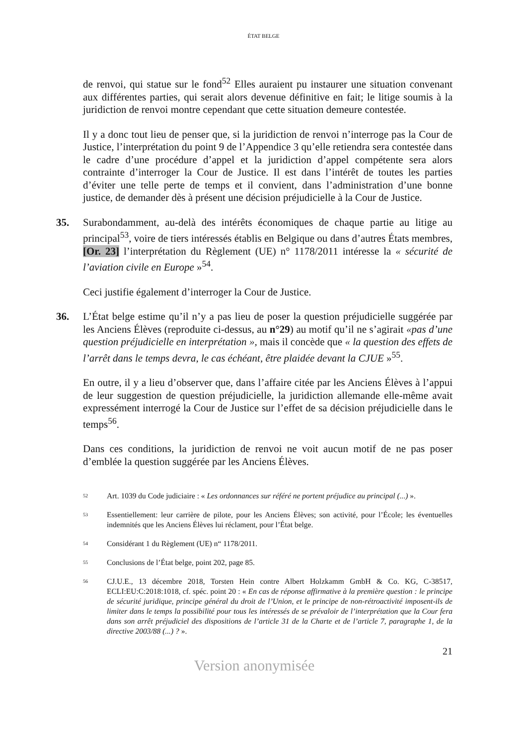ÉTAT BELGE
de renvoi, qui statue sur le fond<sup>52</sup> Elles auraient pu instaurer une situation convenant aux différentes parties, qui serait alors devenue définitive en fait; le litige soumis à la juridiction de renvoi montre cependant que cette situation demeure contestée.
Il y a donc tout lieu de penser que, si la juridiction de renvoi n’interroge pas la Cour de Justice, l’interprétation du point 9 de l’Appendice 3 qu’elle retiendra sera contestée dans le cadre d’une procédure d’appel et la juridiction d’appel compétente sera alors contrainte d’interroger la Cour de Justice. Il est dans l’intérêt de toutes les parties d’éviter une telle perte de temps et il convient, dans l’administration d’une bonne justice, de demander dès à présent une décision préjudicielle à la Cour de Justice.
35. Surabondamment, au-delà des intérêts économiques de chaque partie au litige au principal<sup>53</sup>, voire de tiers intéressés établis en Belgique ou dans d’autres États membres, [Or. 23] l’interprétation du Règlement (UE) n° 1178/2011 intéresse la « sécurité de l’aviation civile en Europe »<sup>54</sup>.
Ceci justifie également d’interroger la Cour de Justice.
36. L’État belge estime qu’il n’y a pas lieu de poser la question préjudicielle suggérée par les Anciens Élèves (reproduite ci-dessus, au n°29) au motif qu’il ne s’agirait «pas d’une question préjudicielle en interprétation », mais il concède que « la question des effets de l’arrêt dans le temps devra, le cas échéant, être plaidée devant la CJUE »<sup>55</sup>.
En outre, il y a lieu d’observer que, dans l’affaire citée par les Anciens Élèves à l’appui de leur suggestion de question préjudicielle, la juridiction allemande elle-même avait expressément interrogé la Cour de Justice sur l’effet de sa décision préjudicielle dans le temps<sup>56</sup>.
Dans ces conditions, la juridiction de renvoi ne voit aucun motif de ne pas poser d’emblée la question suggérée par les Anciens Élèves.
<sup>52</sup>
Art. 1039 du Code judiciaire : « Les ordonnances sur référé ne portent préjudice au principal (...) ».
<sup>53</sup>
Essentiellement: leur carrière de pilote, pour les Anciens Élèves; son activité, pour l’École; les éventuelles indemnités que les Anciens Élèves lui réclament, pour l’État belge.
<sup>54</sup>
Considérant 1 du Règlement (UE) n“ 1178/2011.
<sup>55</sup>
Conclusions de l’État belge, point 202, page 85.
<sup>56</sup>
CJ.U.E., 13 décembre 2018, Torsten Hein contre Albert Holzkamm GmbH & Co. KG, C-38517, ECLI:EU:C:2018:1018, cf. spéc. point 20 : « En cas de réponse affirmative à la première question : le principe de sécurité juridique, principe général du droit de l’Union, et le principe de non-rétroactivité imposent-ils de limiter dans le temps la possibilité pour tous les intéressés de se prévaloir de l’interprétation que la Cour fera dans son arrêt préjudiciel des dispositions de l’article 31 de la Charte et de l’article 7, paragraphe 1, de la directive 2003/88 (...) ? ».
21
Version anonymisée